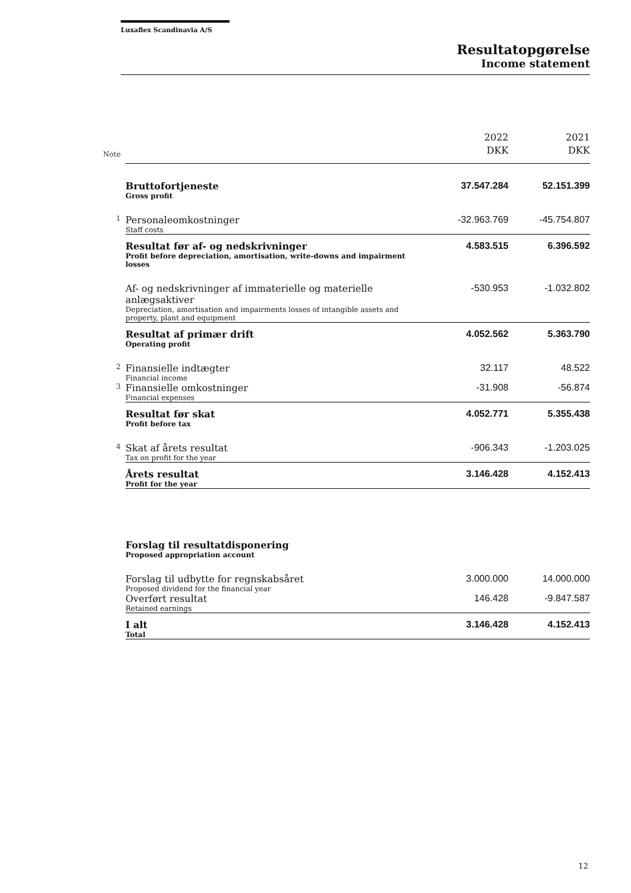Luxaflex Scandinavia A/S
Resultatopgørelse
Income statement
| Note | | 2022 DKK | 2021 DKK |
| --- | --- | --- | --- |
| | Bruttofortjeneste Gross profit | 37.547.284 | 52.151.399 |
| 1 | Personaleomkostninger Staff costs | -32.963.769 | -45.754.807 |
| | Resultat før af- og nedskrivninger Profit before depreciation, amortisation, write-downs and impairment losses | 4.583.515 | 6.396.592 |
| | Af- og nedskrivninger af immaterielle og materielle anlægsaktiver Depreciation, amortisation and impairments losses of intangible assets and property, plant and equipment | -530.953 | -1.032.802 |
| | Resultat af primær drift Operating profit | 4.052.562 | 5.363.790 |
| 2 | Finansielle indtægter Financial income | 32.117 | 48.522 |
| 3 | Finansielle omkostninger Financial expenses | -31.908 | -56.874 |
| | Resultat før skat Profit before tax | 4.052.771 | 5.355.438 |
| 4 | Skat af årets resultat Tax on profit for the year | -906.343 | -1.203.025 |
| | Årets resultat Profit for the year | 3.146.428 | 4.152.413 |
| | Forslag til resultatdisponering Proposed appropriation account | | |
| | Forslag til udbytte for regnskabsåret Proposed dividend for the financial year | 3.000.000 | 14.000.000 |
| | Overført resultat Retained earnings | 146.428 | -9.847.587 |
| | I alt Total | 3.146.428 | 4.152.413 |
12